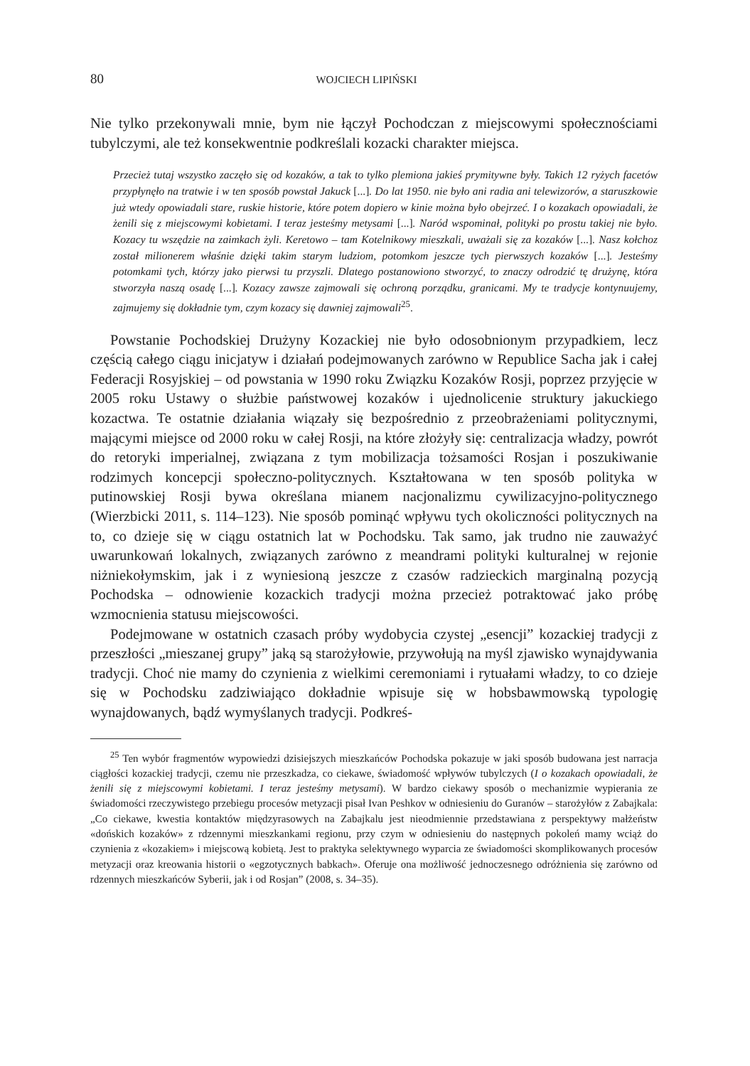80 WOJCIECH LIPIŃSKI
Nie tylko przekonywali mnie, bym nie łączył Pochodczan z miejscowymi społecznościami tubylczymi, ale też konsekwentnie podkreślali kozacki charakter miejsca.
Przecież tutaj wszystko zaczęło się od kozaków, a tak to tylko plemiona jakieś prymitywne były. Takich 12 ryżych facetów przypłynęło na tratwie i w ten sposób powstał Jakuck [...]. Do lat 1950. nie było ani radia ani telewizorów, a staruszkowie już wtedy opowiadali stare, ruskie historie, które potem dopiero w kinie można było obejrzeć. I o kozakach opowiadali, że żenili się z miejscowymi kobietami. I teraz jesteśmy metysami [...]. Naród wspominał, polityki po prostu takiej nie było. Kozacy tu wszędzie na zaimkach żyli. Keretowo – tam Kotelnikowy mieszkali, uważali się za kozaków [...]. Nasz kołchoz został milionerem właśnie dzięki takim starym ludziom, potomkom jeszcze tych pierwszych kozaków [...]. Jesteśmy potomkami tych, którzy jako pierwsi tu przyszli. Dlatego postanowiono stworzyć, to znaczy odrodzić tę drużynę, która stworzyła naszą osadę [...]. Kozacy zawsze zajmowali się ochroną porządku, granicami. My te tradycje kontynuujemy, zajmujemy się dokładnie tym, czym kozacy się dawniej zajmowali<sup>25</sup>.
Powstanie Pochodskiej Drużyny Kozackiej nie było odosobnionym przypadkiem, lecz częścią całego ciągu inicjatyw i działań podejmowanych zarówno w Republice Sacha jak i całej Federacji Rosyjskiej – od powstania w 1990 roku Związku Kozaków Rosji, poprzez przyjęcie w 2005 roku Ustawy o służbie państwowej kozaków i ujednolicenie struktury jakuckiego kozactwa. Te ostatnie działania wiązały się bezpośrednio z przeobrażeniami politycznymi, mającymi miejsce od 2000 roku w całej Rosji, na które złożyły się: centralizacja władzy, powrót do retoryki imperialnej, związana z tym mobilizacja tożsamości Rosjan i poszukiwanie rodzimych koncepcji społeczno-politycznych. Kształtowana w ten sposób polityka w putinowskiej Rosji bywa określana mianem nacjonalizmu cywilizacyjno-politycznego (Wierzbicki 2011, s. 114–123). Nie sposób pominąć wpływu tych okoliczności politycznych na to, co dzieje się w ciągu ostatnich lat w Pochodsku. Tak samo, jak trudno nie zauważyć uwarunkowań lokalnych, związanych zarówno z meandrami polityki kulturalnej w rejonie niżniekołymskim, jak i z wyniesioną jeszcze z czasów radzieckich marginalną pozycją Pochodska – odnowienie kozackich tradycji można przecież potraktować jako próbę wzmocnienia statusu miejscowości.
Podejmowane w ostatnich czasach próby wydobycia czystej „esencji” kozackiej tradycji z przeszłości „mieszanej grupy” jaką są starożyłowie, przywołują na myśl zjawisko wynajdywania tradycji. Choć nie mamy do czynienia z wielkimi ceremoniami i rytuałami władzy, to co dzieje się w Pochodsku zadziwiająco dokładnie wpisuje się w hobsbawmowską typologię wynajdowanych, bądź wymyślanych tradycji. Podkreś-
<sup>25</sup> Ten wybór fragmentów wypowiedzi dzisiejszych mieszkańców Pochodska pokazuje w jaki sposób budowana jest narracja ciągłości kozackiej tradycji, czemu nie przeszkadza, co ciekawe, świadomość wpływów tubylczych (I o kozakach opowiadali, że żenili się z miejscowymi kobietami. I teraz jesteśmy metysami). W bardzo ciekawy sposób o mechanizmie wypierania ze świadomości rzeczywistego przebiegu procesów metyzacji pisał Ivan Peshkov w odniesieniu do Guranów – starożyłów z Zabajkala: „Co ciekawe, kwestia kontaktów międzyrasowych na Zabajkalu jest nieodmiennie przedstawiana z perspektywy małżeństw «dońskich kozaków» z rdzennymi mieszkankami regionu, przy czym w odniesieniu do następnych pokoleń mamy wciąż do czynienia z «kozakiem» i miejscową kobietą. Jest to praktyka selektywnego wyparcia ze świadomości skomplikowanych procesów metyzacji oraz kreowania historii o «egzotycznych babkach». Oferuje ona możliwość jednoczesnego odróżnienia się zarówno od rdzennych mieszkańców Syberii, jak i od Rosjan” (2008, s. 34–35).